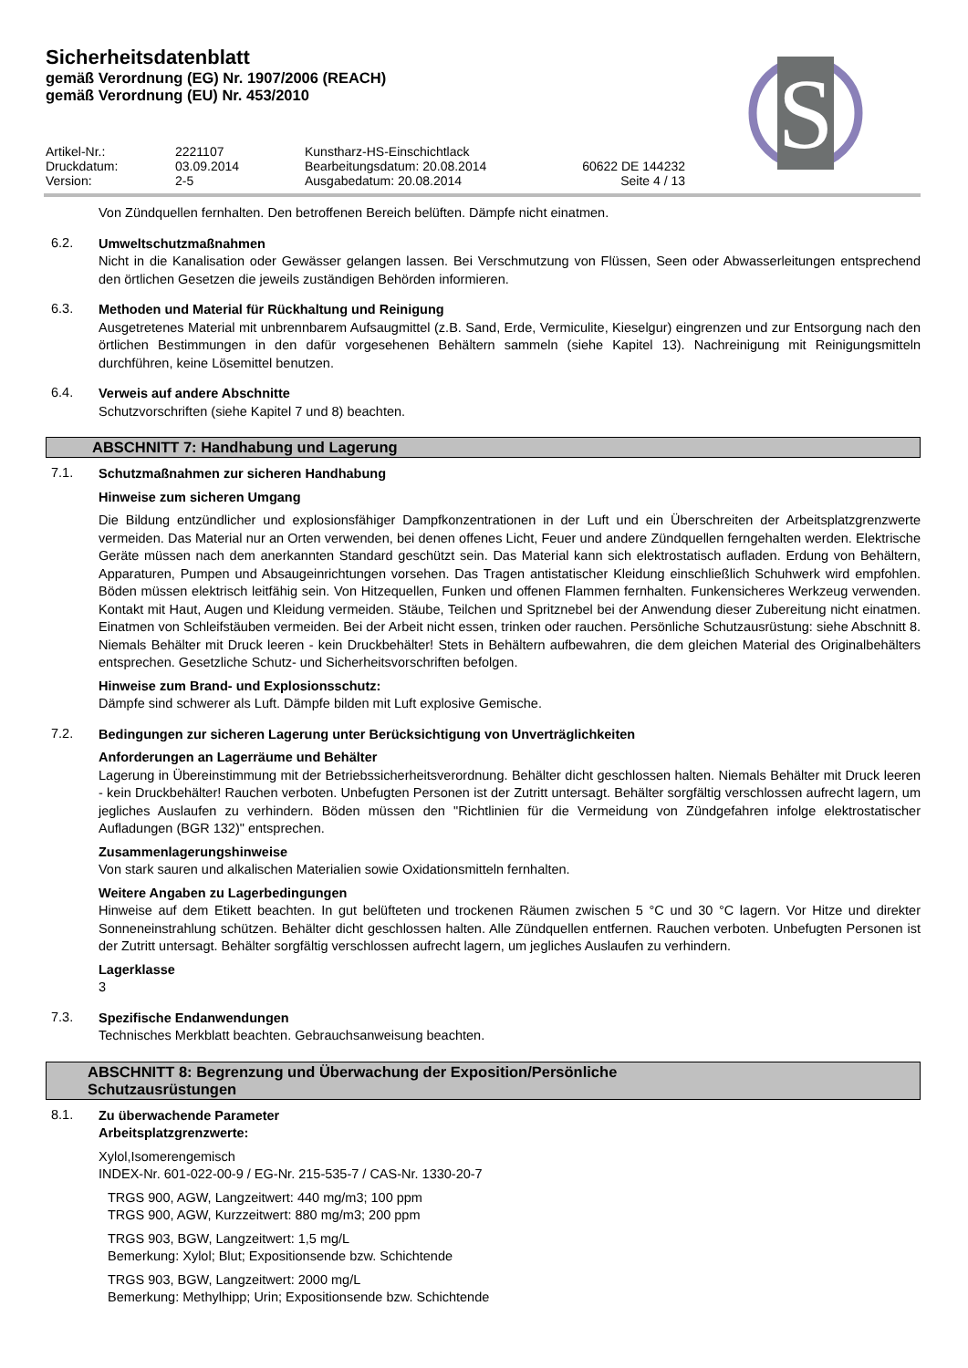S
Sicherheitsdatenblatt
gemäß Verordnung (EG) Nr. 1907/2006 (REACH)
gemäß Verordnung (EU) Nr. 453/2010
Artikel-Nr.:
2221107
Kunstharz-HS-Einschichtlack
Druckdatum:
03.09.2014
Bearbeitungsdatum: 20.08.2014
60622 DE 144232
Version:
2-5
Ausgabedatum: 20.08.2014
Seite 4 / 13
Von Zündquellen fernhalten. Den betroffenen Bereich belüften. Dämpfe nicht einatmen.
6.2.
Umweltschutzmaßnahmen
Nicht in die Kanalisation oder Gewässer gelangen lassen. Bei Verschmutzung von Flüssen, Seen oder Abwasserleitungen entsprechend den örtlichen Gesetzen die jeweils zuständigen Behörden informieren.
6.3.
Methoden und Material für Rückhaltung und Reinigung
Ausgetretenes Material mit unbrennbarem Aufsaugmittel (z.B. Sand, Erde, Vermiculite, Kieselgur) eingrenzen und zur Entsorgung nach den örtlichen Bestimmungen in den dafür vorgesehenen Behältern sammeln (siehe Kapitel 13). Nachreinigung mit Reinigungsmitteln durchführen, keine Lösemittel benutzen.
6.4.
Verweis auf andere Abschnitte
Schutzvorschriften (siehe Kapitel 7 und 8) beachten.
ABSCHNITT 7: Handhabung und Lagerung
7.1.
Schutzmaßnahmen zur sicheren Handhabung
Hinweise zum sicheren Umgang
Die Bildung entzündlicher und explosionsfähiger Dampfkonzentrationen in der Luft und ein Überschreiten der Arbeitsplatzgrenzwerte vermeiden. Das Material nur an Orten verwenden, bei denen offenes Licht, Feuer und andere Zündquellen ferngehalten werden. Elektrische Geräte müssen nach dem anerkannten Standard geschützt sein. Das Material kann sich elektrostatisch aufladen. Erdung von Behältern, Apparaturen, Pumpen und Absaugeinrichtungen vorsehen. Das Tragen antistatischer Kleidung einschließlich Schuhwerk wird empfohlen. Böden müssen elektrisch leitfähig sein. Von Hitzequellen, Funken und offenen Flammen fernhalten. Funkensicheres Werkzeug verwenden. Kontakt mit Haut, Augen und Kleidung vermeiden. Stäube, Teilchen und Spritznebel bei der Anwendung dieser Zubereitung nicht einatmen. Einatmen von Schleifstäuben vermeiden. Bei der Arbeit nicht essen, trinken oder rauchen. Persönliche Schutzausrüstung: siehe Abschnitt 8. Niemals Behälter mit Druck leeren - kein Druckbehälter! Stets in Behältern aufbewahren, die dem gleichen Material des Originalbehälters entsprechen. Gesetzliche Schutz- und Sicherheitsvorschriften befolgen.
Hinweise zum Brand- und Explosionsschutz:
Dämpfe sind schwerer als Luft. Dämpfe bilden mit Luft explosive Gemische.
7.2.
Bedingungen zur sicheren Lagerung unter Berücksichtigung von Unverträglichkeiten
Anforderungen an Lagerräume und Behälter
Lagerung in Übereinstimmung mit der Betriebssicherheitsverordnung. Behälter dicht geschlossen halten. Niemals Behälter mit Druck leeren - kein Druckbehälter! Rauchen verboten. Unbefugten Personen ist der Zutritt untersagt. Behälter sorgfältig verschlossen aufrecht lagern, um jegliches Auslaufen zu verhindern. Böden müssen den "Richtlinien für die Vermeidung von Zündgefahren infolge elektrostatischer Aufladungen (BGR 132)" entsprechen.
Zusammenlagerungshinweise
Von stark sauren und alkalischen Materialien sowie Oxidationsmitteln fernhalten.
Weitere Angaben zu Lagerbedingungen
Hinweise auf dem Etikett beachten. In gut belüfteten und trockenen Räumen zwischen 5 °C und 30 °C lagern. Vor Hitze und direkter Sonneneinstrahlung schützen. Behälter dicht geschlossen halten. Alle Zündquellen entfernen. Rauchen verboten. Unbefugten Personen ist der Zutritt untersagt. Behälter sorgfältig verschlossen aufrecht lagern, um jegliches Auslaufen zu verhindern.
Lagerklasse
3
7.3.
Spezifische Endanwendungen
Technisches Merkblatt beachten. Gebrauchsanweisung beachten.
ABSCHNITT 8: Begrenzung und Überwachung der Exposition/Persönliche
Schutzausrüstungen
8.1.
Zu überwachende Parameter
Arbeitsplatzgrenzwerte:
Xylol,Isomerengemisch
INDEX-Nr. 601-022-00-9 / EG-Nr. 215-535-7 / CAS-Nr. 1330-20-7
TRGS 900, AGW, Langzeitwert: 440 mg/m3; 100 ppm
TRGS 900, AGW, Kurzzeitwert: 880 mg/m3; 200 ppm
TRGS 903, BGW, Langzeitwert: 1,5 mg/L
Bemerkung: Xylol; Blut; Expositionsende bzw. Schichtende
TRGS 903, BGW, Langzeitwert: 2000 mg/L
Bemerkung: Methylhipp; Urin; Expositionsende bzw. Schichtende